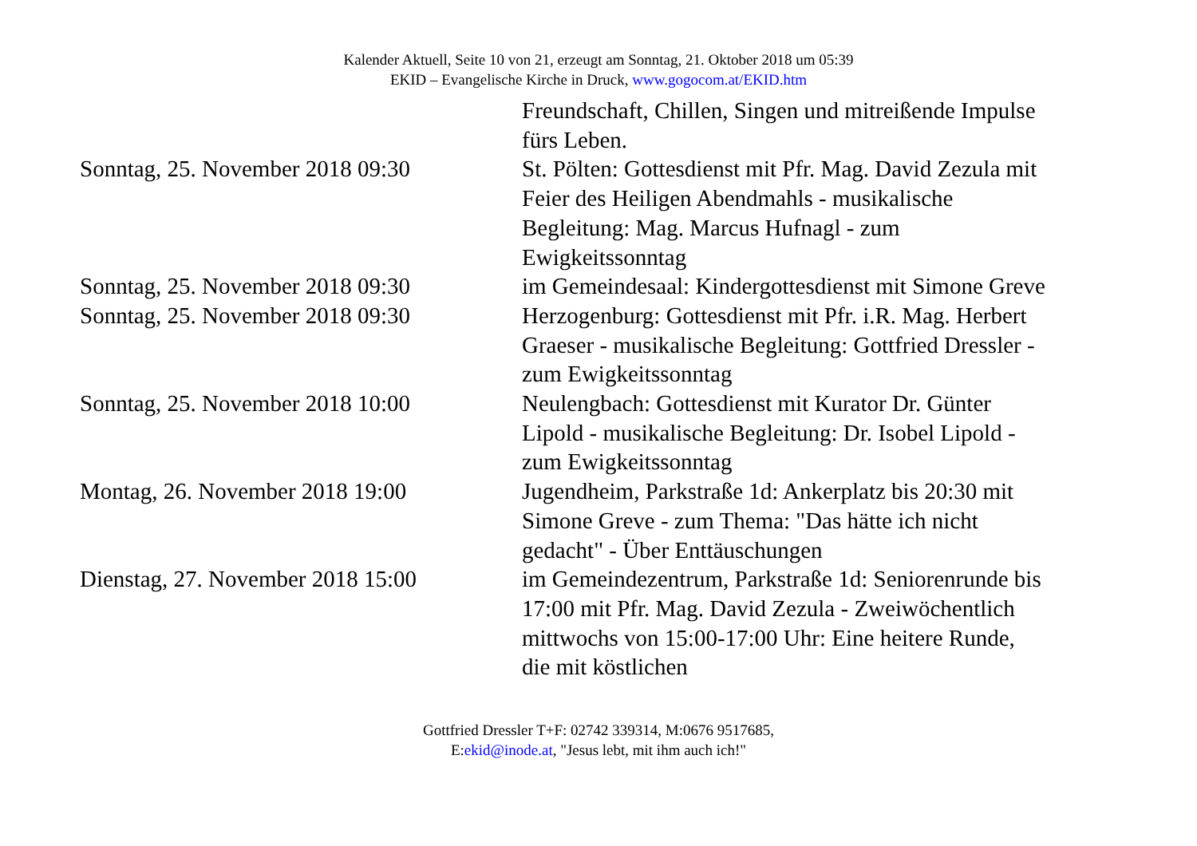Kalender Aktuell, Seite 10 von 21, erzeugt am Sonntag, 21. Oktober 2018 um 05:39
EKID – Evangelische Kirche in Druck, www.gogocom.at/EKID.htm
| | Freundschaft, Chillen, Singen und mitreißende Impulse fürs Leben. |
| Sonntag, 25. November 2018 09:30 | St. Pölten: Gottesdienst mit Pfr. Mag. David Zezula mit Feier des Heiligen Abendmahls - musikalische Begleitung: Mag. Marcus Hufnagl - zum Ewigkeitssonntag |
| Sonntag, 25. November 2018 09:30 | im Gemeindesaal: Kindergottesdienst mit Simone Greve |
| Sonntag, 25. November 2018 09:30 | Herzogenburg: Gottesdienst mit Pfr. i.R. Mag. Herbert Graeser - musikalische Begleitung: Gottfried Dressler - zum Ewigkeitssonntag |
| Sonntag, 25. November 2018 10:00 | Neulengbach: Gottesdienst mit Kurator Dr. Günter Lipold - musikalische Begleitung: Dr. Isobel Lipold - zum Ewigkeitssonntag |
| Montag, 26. November 2018 19:00 | Jugendheim, Parkstraße 1d: Ankerplatz bis 20:30 mit Simone Greve - zum Thema: "Das hätte ich nicht gedacht" - Über Enttäuschungen |
| Dienstag, 27. November 2018 15:00 | im Gemeindezentrum, Parkstraße 1d: Seniorenrunde bis 17:00 mit Pfr. Mag. David Zezula - Zweiwöchentlich mittwochs von 15:00-17:00 Uhr: Eine heitere Runde, die mit köstlichen |
Gottfried Dressler T+F: 02742 339314, M:0676 9517685,
E:ekid@inode.at, "Jesus lebt, mit ihm auch ich!"